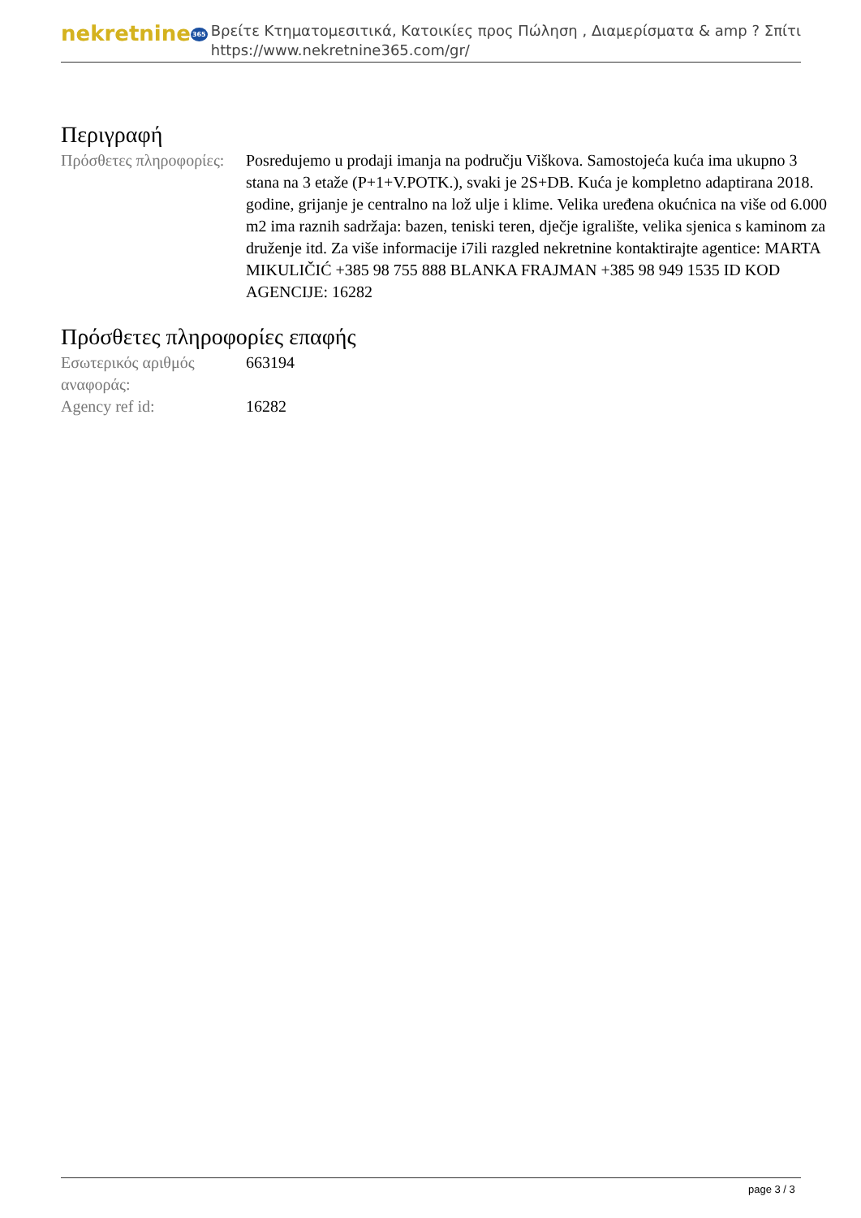nekretnine365
Βρείτε Κτηματομεσιτικά, Κατοικίες προς Πώληση , Διαμερίσματα & amp ? Σπίτι
https://www.nekretnine365.com/gr/
Περιγραφή
| Πρόσθετες πληροφορίες: | Posredujemo u prodaji imanja na području Viškova. Samostojeća kuća ima ukupno 3 stana na 3 etaže (P+1+V.POTK.), svaki je 2S+DB. Kuća je kompletno adaptirana 2018. godine, grijanje je centralno na lož ulje i klime. Velika uređena okućnica na više od 6.000 m2 ima raznih sadržaja: bazen, teniski teren, dječje igralište, velika sjenica s kaminom za druženje itd. Za više informacije i7ili razgled nekretnine kontaktirajte agentice: MARTA MIKULIČIĆ +385 98 755 888 BLANKA FRAJMAN +385 98 949 1535 ID KOD AGENCIJE: 16282 |
Πρόσθετες πληροφορίες επαφής
| Εσωτερικός αριθμός αναφοράς: | 663194 |
| Agency ref id: | 16282 |
page 3 / 3